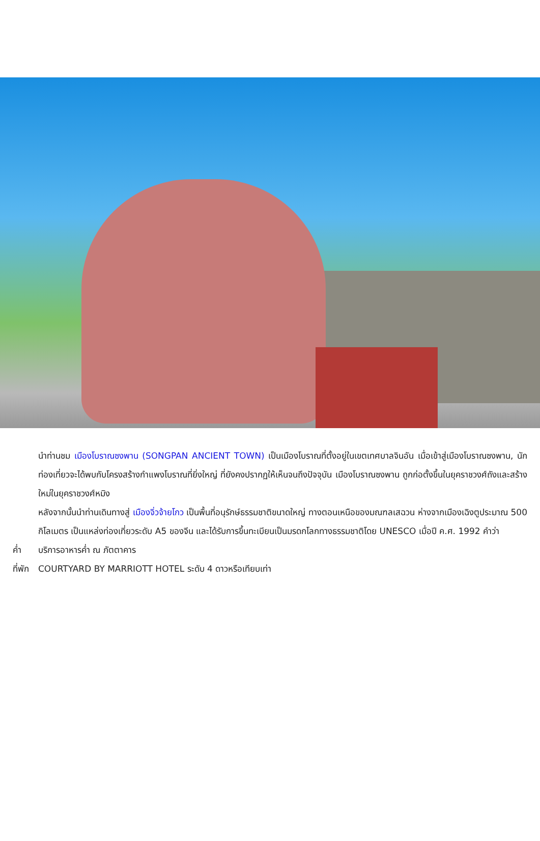นำท่านชม เมืองโบราณซงพาน (SONGPAN ANCIENT TOWN) เป็นเมืองโบราณที่ตั้งอยู่ในเขตเทศบาลจินอัน เมื่อเข้าสู่เมืองโบราณซงพาน, นักท่องเที่ยวจะได้พบกับโครงสร้างกำแพงโบราณที่ยิ่งใหญ่ ที่ยังคงปรากฏให้เห็นจนถึงปัจจุบัน เมืองโบราณซงพาน ถูกก่อตั้งขึ้นในยุคราชวงศ์ถังและสร้างใหม่ในยุคราชวงศ์หมิง
หลังจากนั้นนำท่านเดินทางสู่ เมืองจิ่วจ้ายโกว เป็นพื้นที่อนุรักษ์ธรรมชาติขนาดใหญ่ ทางตอนเหนือของมณฑลเสฉวน ห่างจากเมืองเฉิงตูประมาณ 500 กิโลเมตร เป็นแหล่งท่องเที่ยวระดับ A5 ของจีน และได้รับการขึ้นทะเบียนเป็นมรดกโลกทางธรรมชาติโดย UNESCO เมื่อปี ค.ศ. 1992 คำว่า
ค่ำ บริการอาหารค่ำ ณ ภัตตาคาร
ที่พัก COURTYARD BY MARRIOTT HOTEL ระดับ 4 ดาวหรือเทียบเท่า